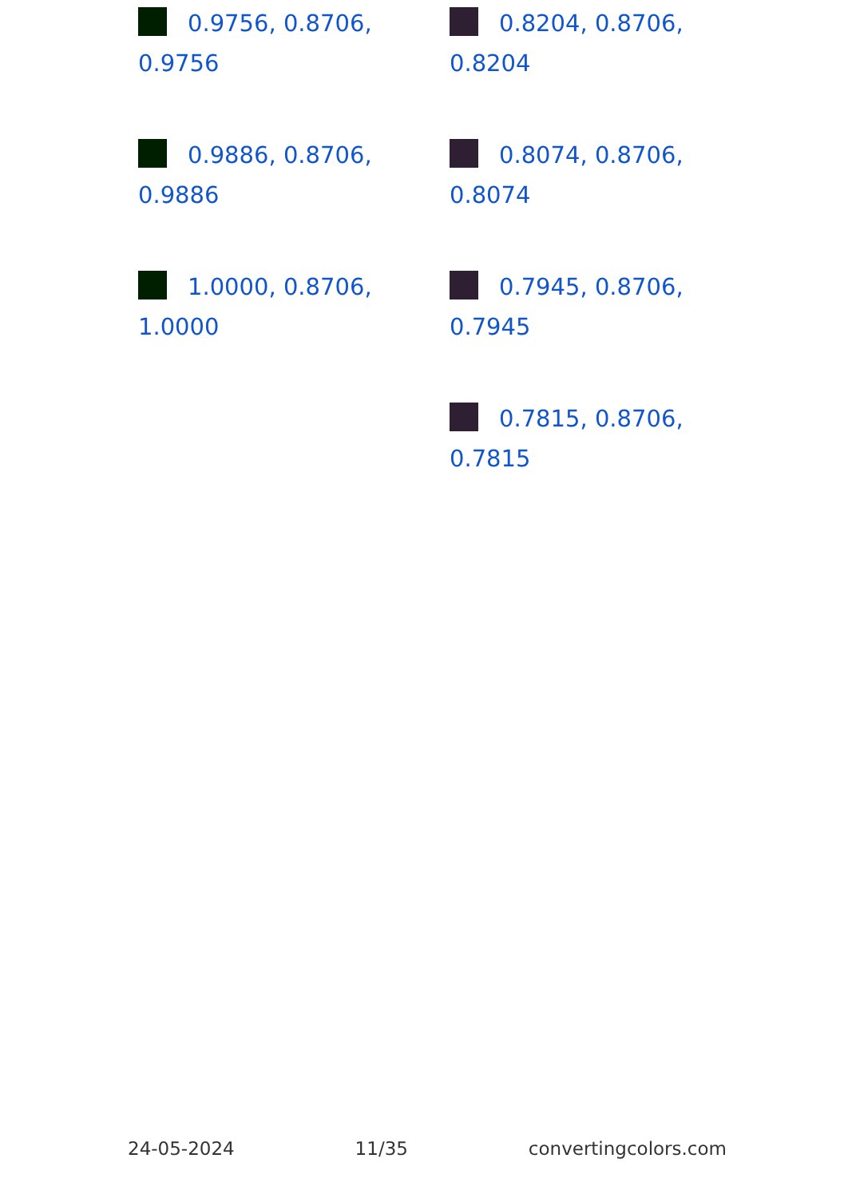0.9756, 0.8706, 0.9756
0.9886, 0.8706, 0.9886
1.0000, 0.8706, 1.0000
0.8204, 0.8706, 0.8204
0.8074, 0.8706, 0.8074
0.7945, 0.8706, 0.7945
0.7815, 0.8706, 0.7815
24-05-2024 11/35 convertingcolors.com